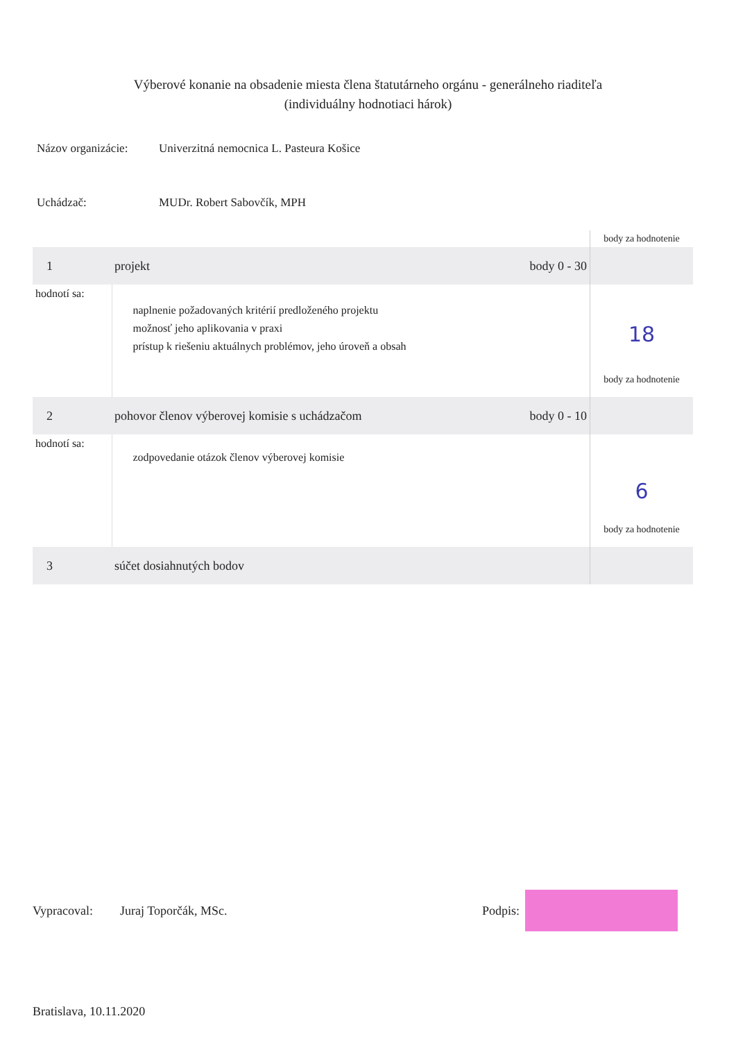Výberové konanie na obsadenie miesta člena štatutárneho orgánu - generálneho riaditeľa
(individuálny hodnotiaci hárok)
Názov organizácie:
Univerzitná nemocnica L. Pasteura Košice
Uchádzač: MUDr. Robert Sabovčík, MPH
| | | | body za hodnotenie |
| 1 | projekt | body 0 - 30 | |
| hodnotí sa: | naplnenie požadovaných kritérií predloženého projektu možnosť jeho aplikovania v praxi prístup k riešeniu aktuálnych problémov, jeho úroveň a obsah | | 18 body za hodnotenie |
| 2 | pohovor členov výberovej komisie s uchádzačom | body 0 - 10 | |
| hodnotí sa: | zodpovedanie otázok členov výberovej komisie | | 6 body za hodnotenie |
| 3 | súčet dosiahnutých bodov | | |
Vypracoval: Juraj Toporčák, MSc. Podpis:
Bratislava, 10.11.2020